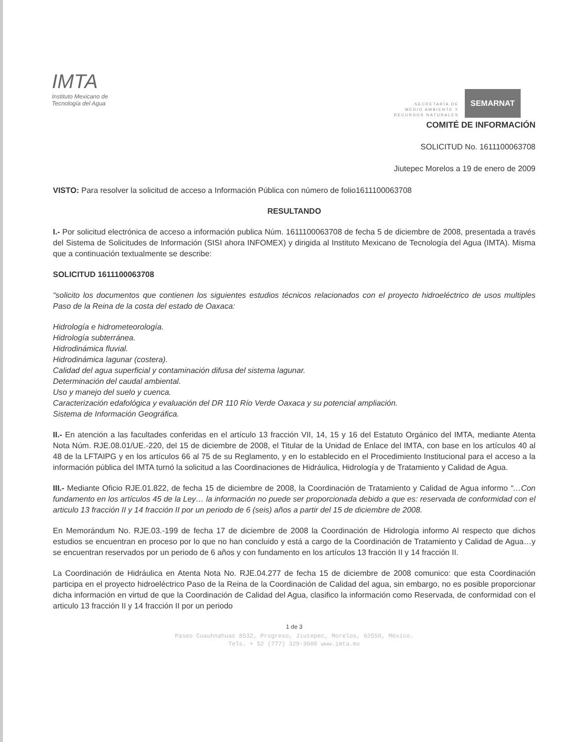IMTA
Instituto Mexicano de
Tecnología del Agua
SECRETARÍA DE
MEDIO AMBIENTE Y
RECURSOS NATURALES
SEMARNAT
COMITÉ DE INFORMACIÓN
SOLICITUD No. 1611100063708
Jiutepec Morelos a 19 de enero de 2009
VISTO: Para resolver la solicitud de acceso a Información Pública con número de folio1611100063708
RESULTANDO
I.- Por solicitud electrónica de acceso a información publica Núm. 1611100063708 de fecha 5 de diciembre de 2008, presentada a través del Sistema de Solicitudes de Información (SISI ahora INFOMEX) y dirigida al Instituto Mexicano de Tecnología del Agua (IMTA). Misma que a continuación textualmente se describe:
SOLICITUD 1611100063708
“solicito los documentos que contienen los siguientes estudios técnicos relacionados con el proyecto hidroeléctrico de usos multiples Paso de la Reina de la costa del estado de Oaxaca:
Hidrología e hidrometeorología.
Hidrología subterránea.
Hidrodinámica fluvial.
Hidrodinámica lagunar (costera).
Calidad del agua superficial y contaminación difusa del sistema lagunar.
Determinación del caudal ambiental.
Uso y manejo del suelo y cuenca.
Caracterización edafológica y evaluación del DR 110 Río Verde Oaxaca y su potencial ampliación.
Sistema de Información Geográfica.
II.- En atención a las facultades conferidas en el artículo 13 fracción VII, 14, 15 y 16 del Estatuto Orgánico del IMTA, mediante Atenta Nota Núm. RJE.08.01/UE.-220, del 15 de diciembre de 2008, el Titular de la Unidad de Enlace del IMTA, con base en los artículos 40 al 48 de la LFTAIPG y en los artículos 66 al 75 de su Reglamento, y en lo establecido en el Procedimiento Institucional para el acceso a la información pública del IMTA turnó la solicitud a las Coordinaciones de Hidráulica, Hidrología y de Tratamiento y Calidad de Agua.
III.- Mediante Oficio RJE.01.822, de fecha 15 de diciembre de 2008, la Coordinación de Tratamiento y Calidad de Agua informo “…Con fundamento en los artículos 45 de la Ley… la información no puede ser proporcionada debido a que es: reservada de conformidad con el articulo 13 fracción II y 14 fracción II por un periodo de 6 (seis) años a partir del 15 de diciembre de 2008.
En Memorándum No. RJE.03.-199 de fecha 17 de diciembre de 2008 la Coordinación de Hidrologia informo Al respecto que dichos estudios se encuentran en proceso por lo que no han concluido y está a cargo de la Coordinación de Tratamiento y Calidad de Agua…y se encuentran reservados por un periodo de 6 años y con fundamento en los artículos 13 fracción II y 14 fracción II.
La Coordinación de Hidráulica en Atenta Nota No. RJE.04.277 de fecha 15 de diciembre de 2008 comunico: que esta Coordinación participa en el proyecto hidroeléctrico Paso de la Reina de la Coordinación de Calidad del agua, sin embargo, no es posible proporcionar dicha información en virtud de que la Coordinación de Calidad del Agua, clasifico la información como Reservada, de conformidad con el articulo 13 fracción II y 14 fracción II por un periodo
1 de 3
Paseo Cuauhnahuac 8532, Progreso, Jiutepec, Morelos, 62550, México.
Tels. + 52 (777) 329-3600 www.imta.mx